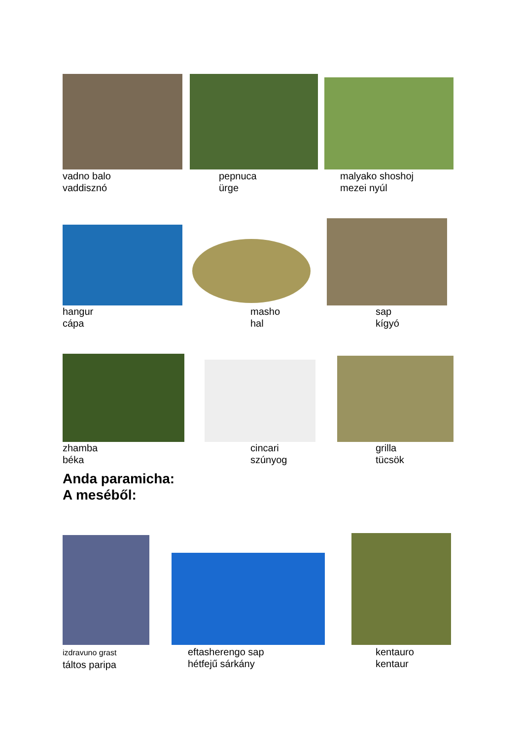vadno balo
vaddisznó
pepnuca
ürge
malyako shoshoj
mezei nyúl
hangur
cápa
masho
hal
sap
kígyó
zhamba
béka
cincari
szúnyog
grilla
tücsök
Anda paramicha:
A meséből:
izdravuno grast
táltos paripa
eftasherengo sap
hétfejű sárkány
kentauro
kentaur